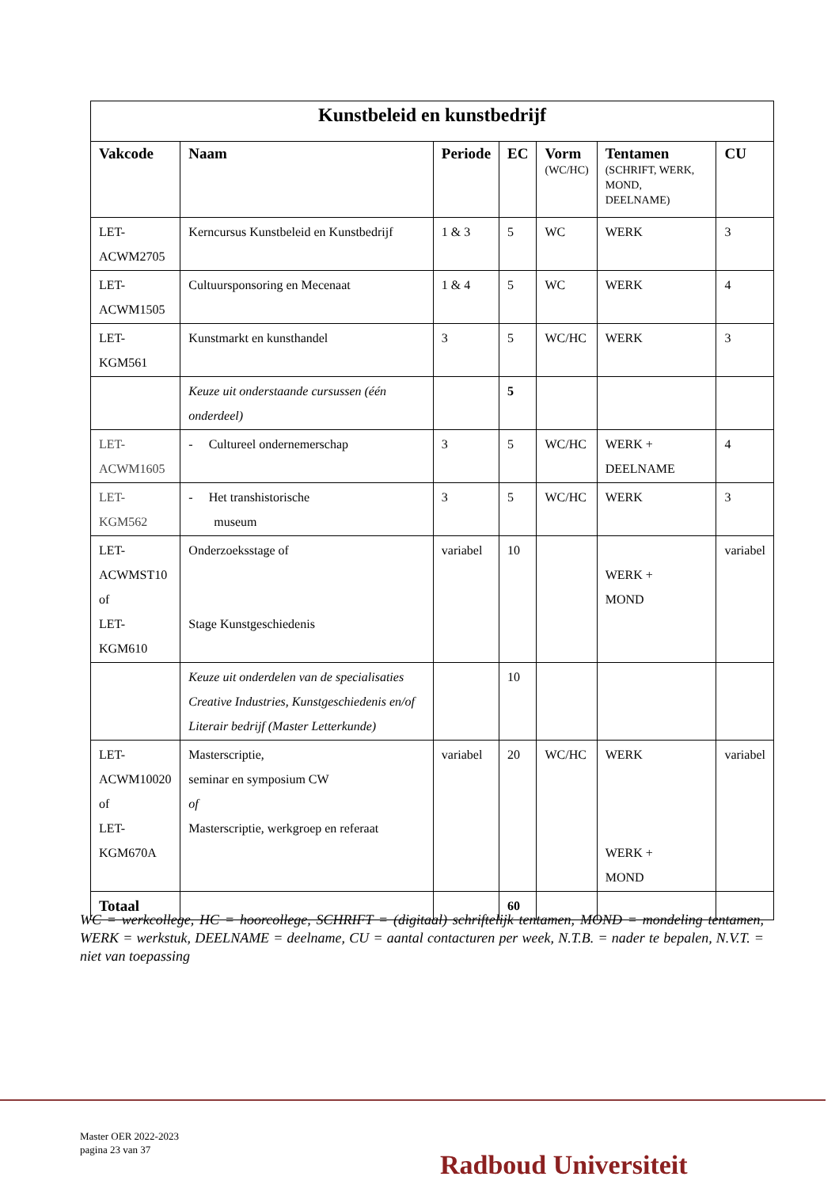| Kunstbeleid en kunstbedrijf | | | | | | |
| Vakcode | Naam | Periode | EC | Vorm (WC/HC) | Tentamen (SCHRIFT, WERK, MOND, DEELNAME) | CU |
| LET- ACWM2705 | Kerncursus Kunstbeleid en Kunstbedrijf | 1 & 3 | 5 | WC | WERK | 3 |
| LET- ACWM1505 | Cultuursponsoring en Mecenaat | 1 & 4 | 5 | WC | WERK | 4 |
| LET- KGM561 | Kunstmarkt en kunsthandel | 3 | 5 | WC/HC | WERK | 3 |
| | Keuze uit onderstaande cursussen (één onderdeel) | | 5 | | | |
| LET- ACWM1605 | - Cultureel ondernemerschap | 3 | 5 | WC/HC | WERK + DEELNAME | 4 |
| LET-KGM562 | - Het transhistorische museum | 3 | 5 | WC/HC | WERK | 3 |
| LET- ACWMST10 of LET-KGM610 | Onderzoeksstage of Stage Kunstgeschiedenis | variabel | 10 | | WERK + MOND | variabel |
| | Keuze uit onderdelen van de specialisaties Creative Industries, Kunstgeschiedenis en/of Literair bedrijf (Master Letterkunde) | | 10 | | | |
| LET- ACWM10020 of LET- KGM670A | Masterscriptie, seminar en symposium CW of Masterscriptie, werkgroep en referaat | variabel | 20 | WC/HC | WERK WERK + MOND | variabel |
| Totaal | | | 60 | | | |
WC = werkcollege, HC = hoorcollege, SCHRIFT = (digitaal) schriftelijk tentamen, MOND = mondeling tentamen, WERK = werkstuk, DEELNAME = deelname, CU = aantal contacturen per week, N.T.B. = nader te bepalen, N.V.T. = niet van toepassing
Master OER 2022-2023
pagina 23 van 37
Radboud Universiteit